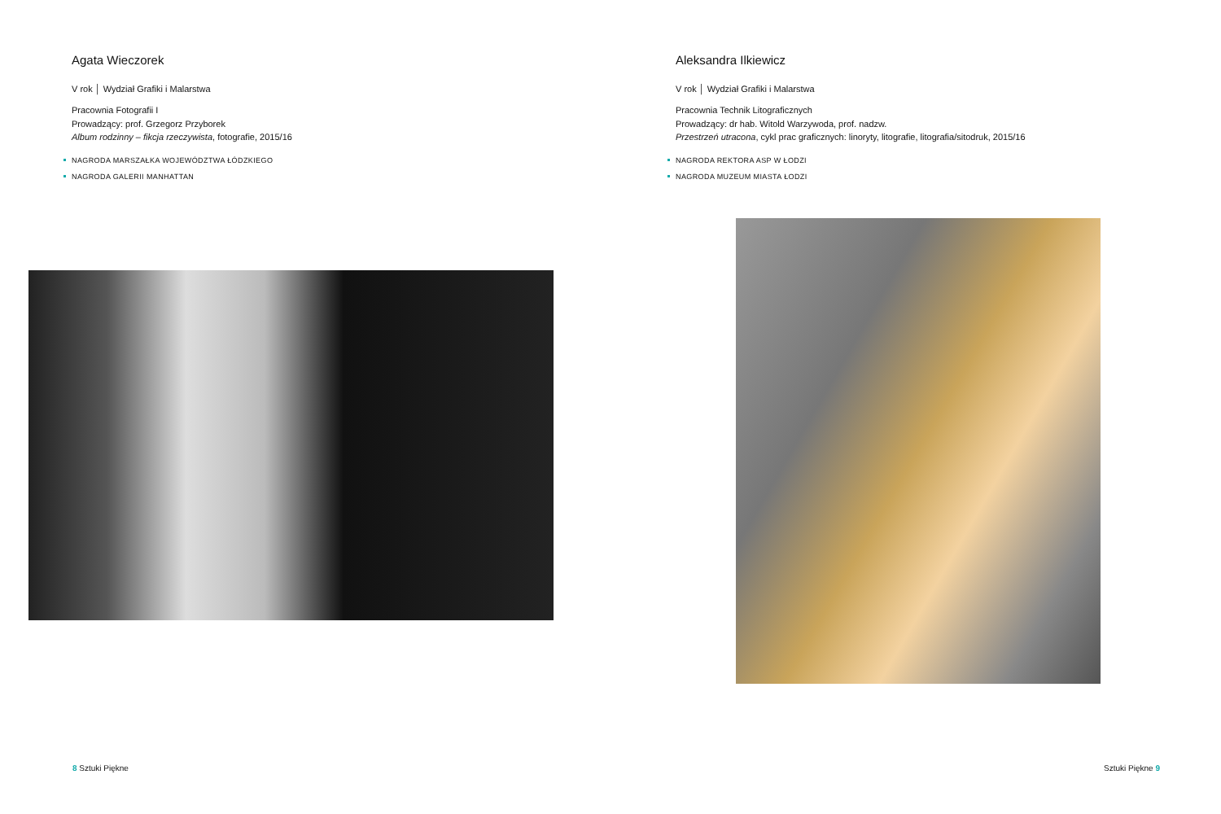Agata Wieczorek
V rok │ Wydział Grafiki i Malarstwa
Pracownia Fotografii I
Prowadzący: prof. Grzegorz Przyborek
Album rodzinny – fikcja rzeczywista, fotografie, 2015/16
NAGRODA MARSZAŁKA WOJEWÓDZTWA ŁÓDZKIEGO
NAGRODA GALERII MANHATTAN
8 Sztuki Piękne
Aleksandra Ilkiewicz
V rok │ Wydział Grafiki i Malarstwa
Pracownia Technik Litograficznych
Prowadzący: dr hab. Witold Warzywoda, prof. nadzw.
Przestrzeń utracona, cykl prac graficznych: linoryty, litografie, litografia/sitodruk, 2015/16
NAGRODA REKTORA ASP W ŁODZI
NAGRODA MUZEUM MIASTA ŁODZI
Sztuki Piękne 9